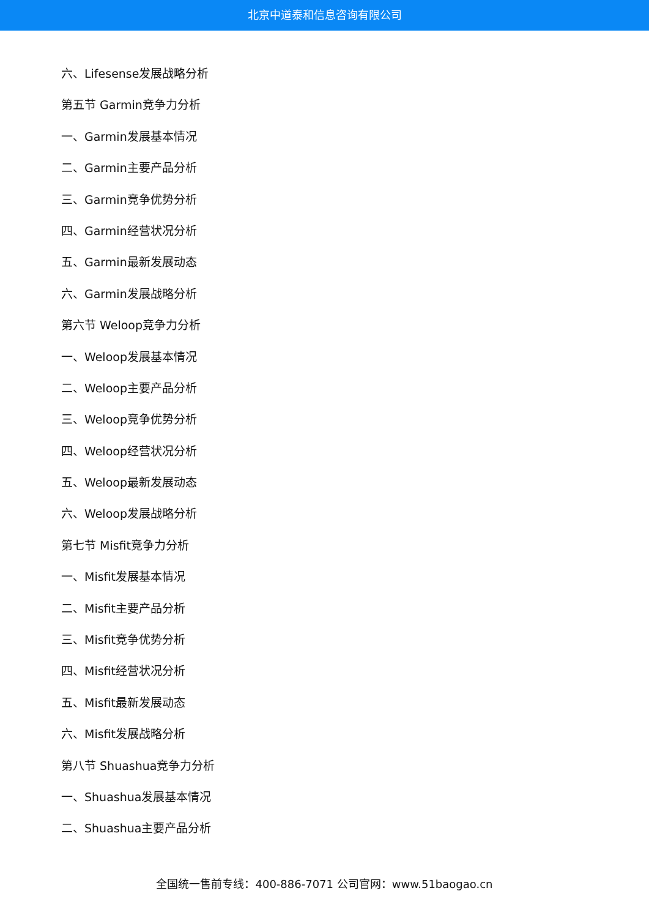北京中道泰和信息咨询有限公司
六、Lifesense发展战略分析
第五节 Garmin竞争力分析
一、Garmin发展基本情况
二、Garmin主要产品分析
三、Garmin竞争优势分析
四、Garmin经营状况分析
五、Garmin最新发展动态
六、Garmin发展战略分析
第六节 Weloop竞争力分析
一、Weloop发展基本情况
二、Weloop主要产品分析
三、Weloop竞争优势分析
四、Weloop经营状况分析
五、Weloop最新发展动态
六、Weloop发展战略分析
第七节 Misfit竞争力分析
一、Misfit发展基本情况
二、Misfit主要产品分析
三、Misfit竞争优势分析
四、Misfit经营状况分析
五、Misfit最新发展动态
六、Misfit发展战略分析
第八节 Shuashua竞争力分析
一、Shuashua发展基本情况
二、Shuashua主要产品分析
全国统一售前专线：400-886-7071 公司官网：www.51baogao.cn